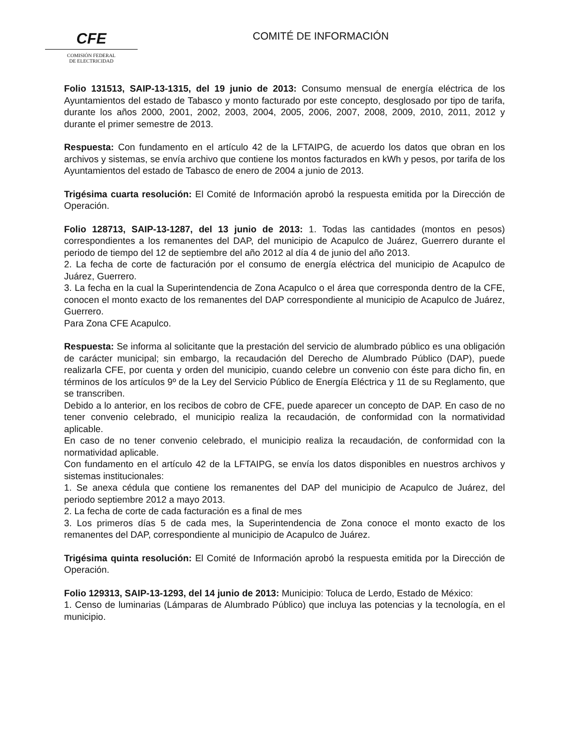CFE
COMISIÓN FEDERAL
DE ELECTRICIDAD
COMITÉ DE INFORMACIÓN
Folio 131513, SAIP-13-1315, del 19 junio de 2013: Consumo mensual de energía eléctrica de los Ayuntamientos del estado de Tabasco y monto facturado por este concepto, desglosado por tipo de tarifa, durante los años 2000, 2001, 2002, 2003, 2004, 2005, 2006, 2007, 2008, 2009, 2010, 2011, 2012 y durante el primer semestre de 2013.
Respuesta: Con fundamento en el artículo 42 de la LFTAIPG, de acuerdo los datos que obran en los archivos y sistemas, se envía archivo que contiene los montos facturados en kWh y pesos, por tarifa de los Ayuntamientos del estado de Tabasco de enero de 2004 a junio de 2013.
Trigésima cuarta resolución: El Comité de Información aprobó la respuesta emitida por la Dirección de Operación.
Folio 128713, SAIP-13-1287, del 13 junio de 2013: 1. Todas las cantidades (montos en pesos) correspondientes a los remanentes del DAP, del municipio de Acapulco de Juárez, Guerrero durante el periodo de tiempo del 12 de septiembre del año 2012 al día 4 de junio del año 2013.
2. La fecha de corte de facturación por el consumo de energía eléctrica del municipio de Acapulco de Juárez, Guerrero.
3. La fecha en la cual la Superintendencia de Zona Acapulco o el área que corresponda dentro de la CFE, conocen el monto exacto de los remanentes del DAP correspondiente al municipio de Acapulco de Juárez, Guerrero.
Para Zona CFE Acapulco.
Respuesta: Se informa al solicitante que la prestación del servicio de alumbrado público es una obligación de carácter municipal; sin embargo, la recaudación del Derecho de Alumbrado Público (DAP), puede realizarla CFE, por cuenta y orden del municipio, cuando celebre un convenio con éste para dicho fin, en términos de los artículos 9º de la Ley del Servicio Público de Energía Eléctrica y 11 de su Reglamento, que se transcriben.
Debido a lo anterior, en los recibos de cobro de CFE, puede aparecer un concepto de DAP. En caso de no tener convenio celebrado, el municipio realiza la recaudación, de conformidad con la normatividad aplicable.
En caso de no tener convenio celebrado, el municipio realiza la recaudación, de conformidad con la normatividad aplicable.
Con fundamento en el artículo 42 de la LFTAIPG, se envía los datos disponibles en nuestros archivos y sistemas institucionales:
1. Se anexa cédula que contiene los remanentes del DAP del municipio de Acapulco de Juárez, del periodo septiembre 2012 a mayo 2013.
2. La fecha de corte de cada facturación es a final de mes
3. Los primeros días 5 de cada mes, la Superintendencia de Zona conoce el monto exacto de los remanentes del DAP, correspondiente al municipio de Acapulco de Juárez.
Trigésima quinta resolución: El Comité de Información aprobó la respuesta emitida por la Dirección de Operación.
Folio 129313, SAIP-13-1293, del 14 junio de 2013: Municipio: Toluca de Lerdo, Estado de México:
1. Censo de luminarias (Lámparas de Alumbrado Público) que incluya las potencias y la tecnología, en el municipio.